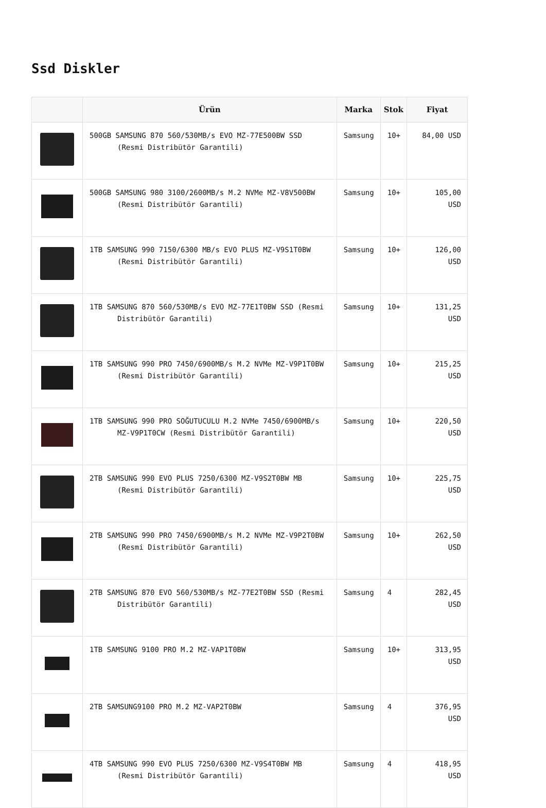Ssd Diskler
| | Ürün | Marka | Stok | Fiyat |
| --- | --- | --- | --- | --- |
| | 500GB SAMSUNG 870 560/530MB/s EVO MZ-77E500BW SSD (Resmi Distribütör Garantili) | Samsung | 10+ | 84,00 USD |
| | 500GB SAMSUNG 980 3100/2600MB/s M.2 NVMe MZ-V8V500BW (Resmi Distribütör Garantili) | Samsung | 10+ | 105,00 USD |
| | 1TB SAMSUNG 990 7150/6300 MB/s EVO PLUS MZ-V9S1T0BW (Resmi Distribütör Garantili) | Samsung | 10+ | 126,00 USD |
| | 1TB SAMSUNG 870 560/530MB/s EVO MZ-77E1T0BW SSD (Resmi Distribütör Garantili) | Samsung | 10+ | 131,25 USD |
| | 1TB SAMSUNG 990 PRO 7450/6900MB/s M.2 NVMe MZ-V9P1T0BW (Resmi Distribütör Garantili) | Samsung | 10+ | 215,25 USD |
| | 1TB SAMSUNG 990 PRO SOĞUTUCULU M.2 NVMe 7450/6900MB/s MZ-V9P1T0CW (Resmi Distribütör Garantili) | Samsung | 10+ | 220,50 USD |
| | 2TB SAMSUNG 990 EVO PLUS 7250/6300 MZ-V9S2T0BW MB (Resmi Distribütör Garantili) | Samsung | 10+ | 225,75 USD |
| | 2TB SAMSUNG 990 PRO 7450/6900MB/s M.2 NVMe MZ-V9P2T0BW (Resmi Distribütör Garantili) | Samsung | 10+ | 262,50 USD |
| | 2TB SAMSUNG 870 EVO 560/530MB/s MZ-77E2T0BW SSD (Resmi Distribütör Garantili) | Samsung | 4 | 282,45 USD |
| | 1TB SAMSUNG 9100 PRO M.2 MZ-VAP1T0BW | Samsung | 10+ | 313,95 USD |
| | 2TB SAMSUNG9100 PRO M.2 MZ-VAP2T0BW | Samsung | 4 | 376,95 USD |
| | 4TB SAMSUNG 990 EVO PLUS 7250/6300 MZ-V9S4T0BW MB (Resmi Distribütör Garantili) | Samsung | 4 | 418,95 USD |